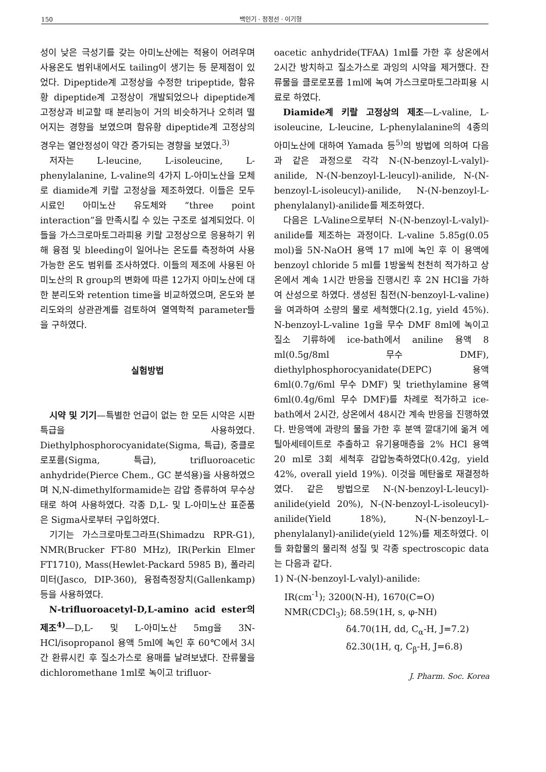150 백인기 · 정정선 · 이기형
성이 낮은 극성기를 갖는 아미노산에는 적용이 어려우며 사용온도 범위내에서도 tailing이 생기는 등 문제점이 있었다. Dipeptide계 고정상을 수정한 tripeptide, 함유황 dipeptide계 고정상이 개발되었으나 dipeptide계 고정상과 비교할 때 분리능이 거의 비슷하거나 오히려 떨어지는 경향을 보였으며 함유황 dipeptide계 고정상의 경우는 열안정성이 약간 증가되는 경향을 보였다.<sup>3)</sup>
저자는 L-leucine, L-isoleucine, L-phenylalanine, L-valine의 4가지 L-아미노산을 모체로 diamide계 키랄 고정상을 제조하였다. 이들은 모두 시료인 아미노산 유도체와 “three point interaction”을 만족시킬 수 있는 구조로 설계되었다. 이들을 가스크로마토그라피용 키랄 고정상으로 응용하기 위해 융점 및 bleeding이 일어나는 온도를 측정하여 사용 가능한 온도 범위를 조사하였다. 이들의 제조에 사용된 아미노산의 R group의 변화에 따른 12가지 아미노산에 대한 분리도와 retention time을 비교하였으며, 온도와 분리도와의 상관관계를 검토하여 열역학적 parameter들을 구하였다.
실험방법
시약 및 기기—특별한 언급이 없는 한 모든 시약은 시판 특급을 사용하였다. Diethylphosphorocyanidate(Sigma, 특급), 중클로로포름(Sigma, 특급), trifluoroacetic anhydride(Pierce Chem., GC 분석용)을 사용하였으며 N,N-dimethylformamide는 감압 증류하여 무수상태로 하여 사용하였다. 각종 D,L- 및 L-아미노산 표준품은 Sigma사로부터 구입하였다.
기기는 가스크로마토그라프(Shimadzu RPR-G1), NMR(Brucker FT-80 MHz), IR(Perkin Elmer FT1710), Mass(Hewlet-Packard 5985 B), 폴라리미터(Jasco, DIP-360), 융점측정장치(Gallenkamp) 등을 사용하였다.
N-trifluoroacetyl-D,L-amino acid ester의 제조<sup>4)</sup>—D,L- 및 L-아미노산 5mg을 3N-HCl/isopropanol 용액 5ml에 녹인 후 60℃에서 3시간 환류시킨 후 질소가스로 용매를 날려보냈다. 잔류물을 dichloromethane 1ml로 녹이고 trifluor-
oacetic anhydride(TFAA) 1ml를 가한 후 상온에서 2시간 방치하고 질소가스로 과잉의 시약을 제거했다. 잔류물을 클로로포름 1ml에 녹여 가스크로마토그라피용 시료로 하였다.
Diamide계 키랄 고정상의 제조—L-valine, L-isoleucine, L-leucine, L-phenylalanine의 4종의 아미노산에 대하여 Yamada 등<sup>5)</sup>의 방법에 의하여 다음과 같은 과정으로 각각 N-(N-benzoyl-L-valyl)-anilide, N-(N-benzoyl-L-leucyl)-anilide, N-(N-benzoyl-L-isoleucyl)-anilide, N-(N-benzoyl-L-phenylalanyl)-anilide를 제조하였다.
다음은 L-Valine으로부터 N-(N-benzoyl-L-valyl)-anilide를 제조하는 과정이다. L-valine 5.85g(0.05 mol)을 5N-NaOH 용액 17 ml에 녹인 후 이 용액에 benzoyl chloride 5 ml를 1방울씩 천천히 적가하고 상온에서 계속 1시간 반응을 진행시킨 후 2N HCl을 가하여 산성으로 하였다. 생성된 침전(N-benzoyl-L-valine)을 여과하여 소량의 물로 세척했다(2.1g, yield 45%). N-benzoyl-L-valine 1g을 무수 DMF 8ml에 녹이고 질소 기류하에 ice-bath에서 aniline 용액 8 ml(0.5g/8ml 무수 DMF), diethylphosphorocyanidate(DEPC) 용액 6ml(0.7g/6ml 무수 DMF) 및 triethylamine 용액 6ml(0.4g/6ml 무수 DMF)를 차례로 적가하고 ice-bath에서 2시간, 상온에서 48시간 계속 반응을 진행하였다. 반응액에 과량의 물을 가한 후 분액 깔대기에 옮겨 에틸아세테이트로 추출하고 유기용매층을 2% HCl 용액 20 ml로 3회 세척후 감압농축하였다(0.42g, yield 42%, overall yield 19%). 이것을 메탄올로 재결정하였다. 같은 방법으로 N-(N-benzoyl-L-leucyl)-anilide(yield 20%), N-(N-benzoyl-L-isoleucyl)-anilide(Yield 18%), N-(N-benzoyl-L–phenylalanyl)-anilide(yield 12%)를 제조하였다. 이들 화합물의 물리적 성질 및 각종 spectroscopic data는 다음과 같다.
1) N-(N-benzoyl-L-valyl)-anilide:
IR(cm<sup>-1</sup>); 3200(N-H), 1670(C=O)
NMR(CDCl<sub>3</sub>); δ8.59(1H, s, φ-NH)
δ4.70(1H, dd, C<sub>α</sub>-H, J=7.2)
δ2.30(1H, q, C<sub>β</sub>-H, J=6.8)
J. Pharm. Soc. Korea